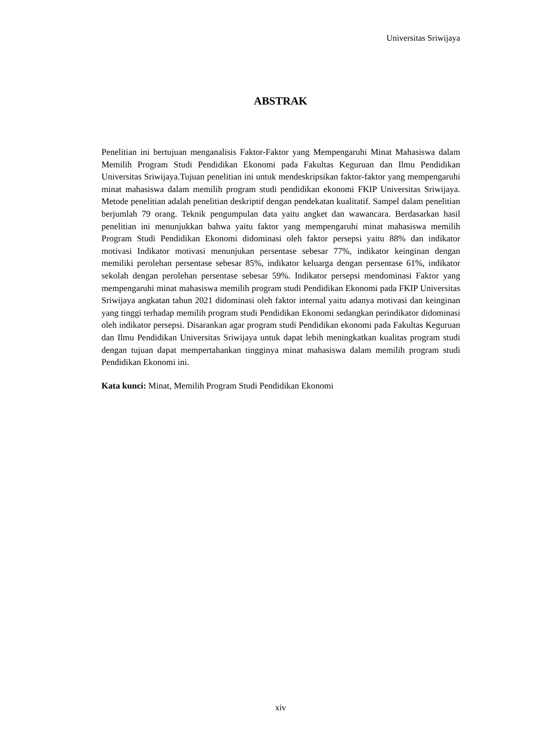Universitas Sriwijaya
ABSTRAK
Penelitian ini bertujuan menganalisis Faktor-Faktor yang Mempengaruhi Minat Mahasiswa dalam Memilih Program Studi Pendidikan Ekonomi pada Fakultas Keguruan dan Ilmu Pendidikan Universitas Sriwijaya.Tujuan penelitian ini untuk mendeskripsikan faktor-faktor yang mempengaruhi minat mahasiswa dalam memilih program studi pendidikan ekonomi FKIP Universitas Sriwijaya. Metode penelitian adalah penelitian deskriptif dengan pendekatan kualitatif. Sampel dalam penelitian berjumlah 79 orang. Teknik pengumpulan data yaitu angket dan wawancara. Berdasarkan hasil penelitian ini menunjukkan bahwa yaitu faktor yang mempengaruhi minat mahasiswa memilih Program Studi Pendidikan Ekonomi didominasi oleh faktor persepsi yaitu 88% dan indikator motivasi Indikator motivasi menunjukan persentase sebesar 77%, indikator keinginan dengan memiliki perolehan persentase sebesar 85%, indikator keluarga dengan persentase 61%, indikator sekolah dengan perolehan persentase sebesar 59%. Indikator persepsi mendominasi Faktor yang mempengaruhi minat mahasiswa memilih program studi Pendidikan Ekonomi pada FKIP Universitas Sriwijaya angkatan tahun 2021 didominasi oleh faktor internal yaitu adanya motivasi dan keinginan yang tinggi terhadap memilih program studi Pendidikan Ekonomi sedangkan perindikator didominasi oleh indikator persepsi. Disarankan agar program studi Pendidikan ekonomi pada Fakultas Keguruan dan Ilmu Pendidikan Universitas Sriwijaya untuk dapat lebih meningkatkan kualitas program studi dengan tujuan dapat mempertahankan tingginya minat mahasiswa dalam memilih program studi Pendidikan Ekonomi ini.
Kata kunci: Minat, Memilih Program Studi Pendidikan Ekonomi
xiv